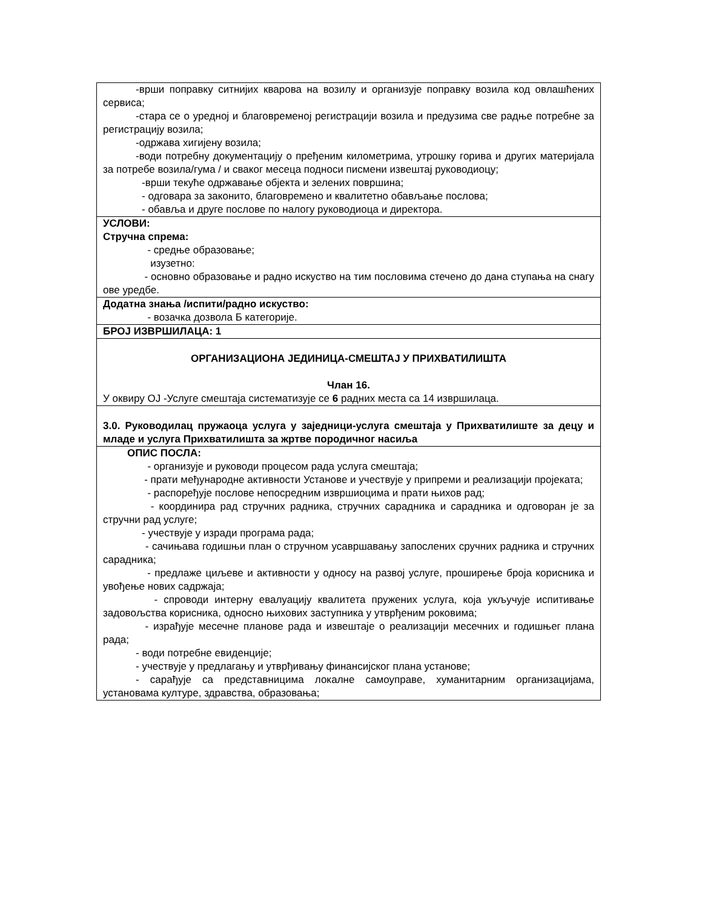| -врши поправку ситнијих кварова на возилу и организује поправку возила код овлашћених сервиса; -стара се о уредној и благовременој регистрацији возила и предузима све радње потребне за регистрацију возила; -одржава хигијену возила; -води потребну документацију о пређеним километрима, утрошку горива и других материјала за потребе возила/гума / и сваког месеца подноси писмени извештај руководиоцу; -врши текуће одржавање објекта и зелених површина; - одговара за законито, благовремено и квалитетно обављање послова; - обавља и друге послове по налогу руководиоца и директора. |
| УСЛОВИ: Стручна спрема: - средње образовање; изузетно: - основно образовање и радно искуство на тим пословима стечено до дана ступања на снагу ове уредбе. |
| Додатна знања /испити/радно искуство: - возачка дозвола Б категорије. |
| БРОЈ ИЗВРШИЛАЦА: 1 |
| ОРГАНИЗАЦИОНА ЈЕДИНИЦА-СМЕШТАЈ У ПРИХВАТИЛИШТА Члан 16. У оквиру ОЈ -Услуге смештаја систематизује се 6 радних места са 14 извршилаца. |
| 3.0. Руководилац пружаоца услуга у заједници-услуга смештаја у Прихватилиште за децу и младе и услуга Прихватилишта за жртве породичног насиља |
| ОПИС ПОСЛА: - организује и руководи процесом рада услуга смештаја; - прати међународне активности Установе и учествује у припреми и реализацији пројеката; - распоређује послове непосредним извршиоцима и прати њихов рад; - координира рад стручних радника, стручних сарадника и сарадника и одговоран је за стручни рад услуге; - учествује у изради програма рада; - сачињава годишњи план о стручном усавршавању запослених сручних радника и стручних сарадника; - предлаже циљеве и активности у односу на развој услуге, проширење броја корисника и увођење нових садржаја; - спроводи интерну евалуацију квалитета пружених услуга, која укључује испитивање задовољства корисника, односно њихових заступника у утврђеним роковима; - израђује месечне планове рада и извештаје о реализацији месечних и годишњег плана рада; - води потребне евиденције; - учествује у предлагању и утврђивању финансијског плана установе; - сарађује са представницима локалне самоуправе, хуманитарним организацијама, установама културе, здравства, образовања; |